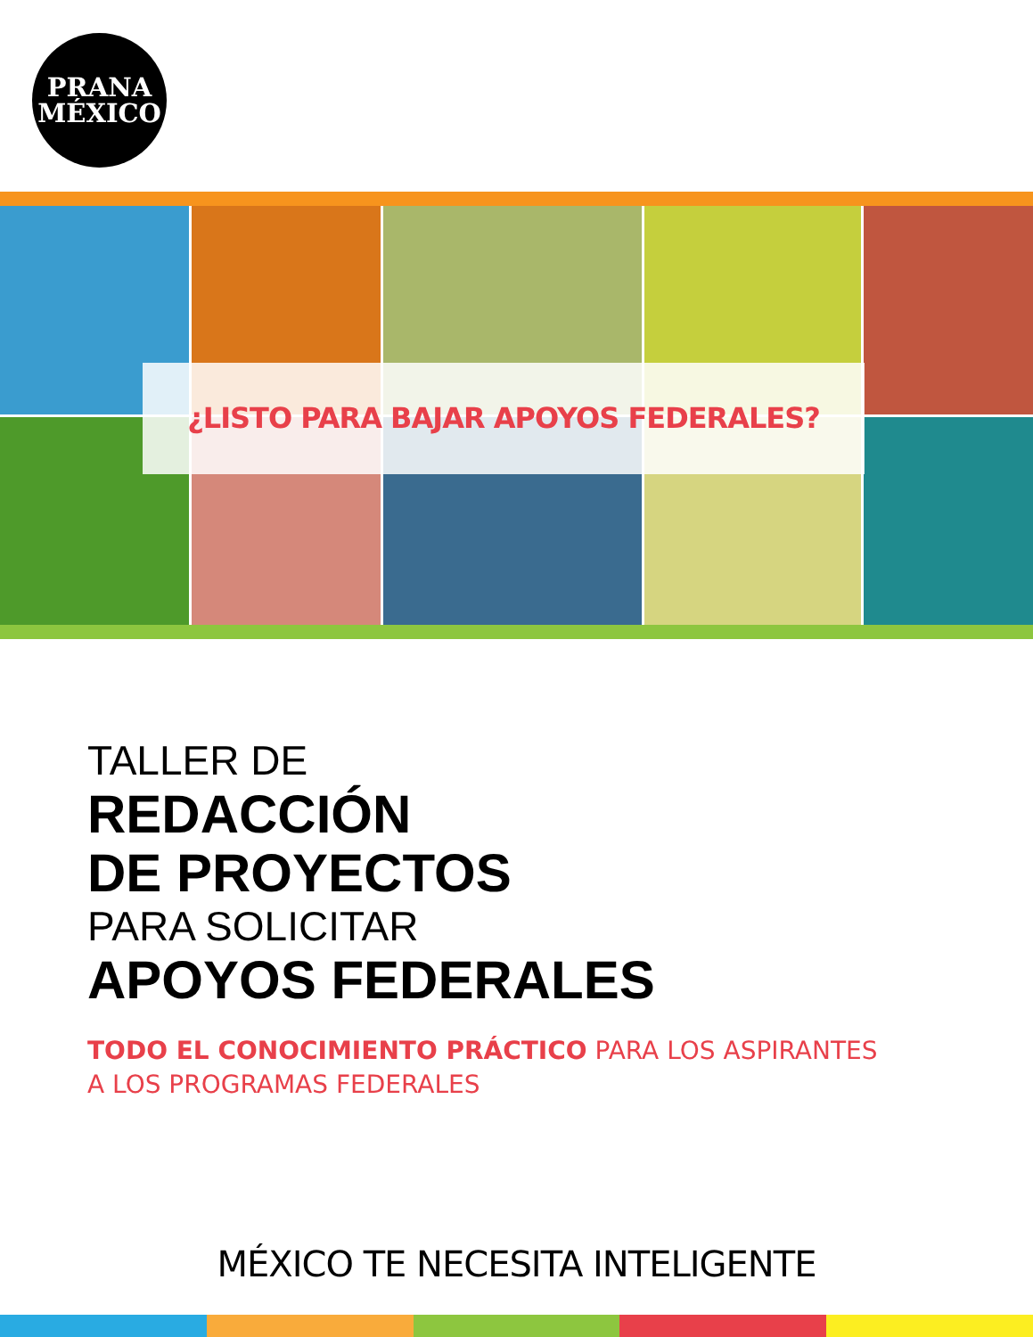PRANA
MÉXICO
¿LISTO PARA BAJAR APOYOS FEDERALES?
TALLER DE
REDACCIÓN
DE PROYECTOS
PARA SOLICITAR
APOYOS FEDERALES
TODO EL CONOCIMIENTO PRÁCTICO PARA LOS ASPIRANTES
A LOS PROGRAMAS FEDERALES
MÉXICO TE NECESITA INTELIGENTE